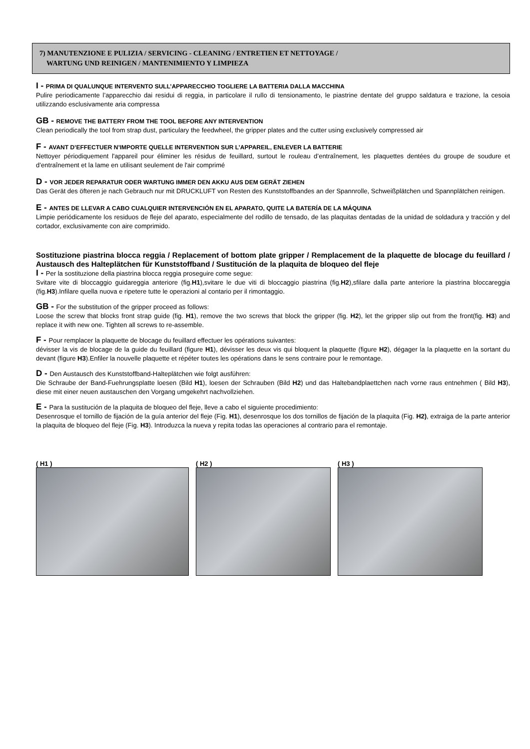7) MANUTENZIONE E PULIZIA / SERVICING - CLEANING / ENTRETIEN ET NETTOYAGE /
WARTUNG UND REINIGEN / MANTENIMIENTO Y LIMPIEZA
I - PRIMA DI QUALUNQUE INTERVENTO SULL’APPARECCHIO TOGLIERE LA BATTERIA DALLA MACCHINA
Pulire periodicamente l’apparecchio dai residui di reggia, in particolare il rullo di tensionamento, le piastrine dentate del gruppo saldatura e trazione, la cesoia utilizzando esclusivamente aria compressa
GB - REMOVE THE BATTERY FROM THE TOOL BEFORE ANY INTERVENTION
Clean periodically the tool from strap dust, particulary the feedwheel, the gripper plates and the cutter using exclusively compressed air
F - AVANT D’EFFECTUER N’IMPORTE QUELLE INTERVENTION SUR L’APPAREIL, ENLEVER LA BATTERIE
Nettoyer périodiquement l'appareil pour éliminer les résidus de feuillard, surtout le rouleau d’entraînement, les plaquettes dentées du groupe de soudure et d’entraînement et la lame en utilisant seulement de l'air comprimé
D - VOR JEDER REPARATUR ODER WARTUNG IMMER DEN AKKU AUS DEM GERÄT ZIEHEN
Das Gerät des öfteren je nach Gebrauch nur mit DRUCKLUFT von Resten des Kunststoffbandes an der Spannrolle, Schweißplätchen und Spannplätchen reinigen.
E - ANTES DE LLEVAR A CABO CUALQUIER INTERVENCIÓN EN EL APARATO, QUITE LA BATERÍA DE LA MÁQUINA
Limpie periódicamente los residuos de fleje del aparato, especialmente del rodillo de tensado, de las plaquitas dentadas de la unidad de soldadura y tracción y del cortador, exclusivamente con aire comprimido.
Sostituzione piastrina blocca reggia / Replacement of bottom plate gripper / Remplacement de la plaquette de blocage du feuillard / Austausch des Halteplätchen für Kunststoffband / Sustitución de la plaquita de bloqueo del fleje
I - Per la sostituzione della piastrina blocca reggia proseguire come segue:
Svitare vite di bloccaggio guidareggia anteriore (fig.H1),svitare le due viti di bloccaggio piastrina (fig.H2),sfilare dalla parte anteriore la piastrina bloccareggia (fig.H3).Infilare quella nuova e ripetere tutte le operazioni al contario per il rimontaggio.
GB - For the substitution of the gripper proceed as follows:
Loose the screw that blocks front strap guide (fig. H1), remove the two screws that block the gripper (fig. H2), let the gripper slip out from the front(fig. H3) and replace it with new one. Tighten all screws to re-assemble.
F - Pour remplacer la plaquette de blocage du feuillard effectuer les opérations suivantes:
dévisser la vis de blocage de la guide du feuillard (figure H1), dévisser les deux vis qui bloquent la plaquette (figure H2), dégager la la plaquette en la sortant du devant (figure H3).Enfiler la nouvelle plaquette et répéter toutes les opérations dans le sens contraire pour le remontage.
D - Den Austausch des Kunststoffband-Halteplätchen wie folgt ausführen:
Die Schraube der Band-Fuehrungsplatte loesen (Bild H1), loesen der Schrauben (Bild H2) und das Haltebandplaettchen nach vorne raus entnehmen ( Bild H3), diese mit einer neuen austauschen den Vorgang umgekehrt nachvollziehen.
E - Para la sustitución de la plaquita de bloqueo del fleje, lleve a cabo el siguiente procedimiento:
Desenrosque el tornillo de fijación de la guía anterior del fleje (Fig. H1), desenrosque los dos tornillos de fijación de la plaquita (Fig. H2), extraiga de la parte anterior la plaquita de bloqueo del fleje (Fig. H3). Introduzca la nueva y repita todas las operaciones al contrario para el remontaje.
( H1 ) ( H2 ) ( H3 )